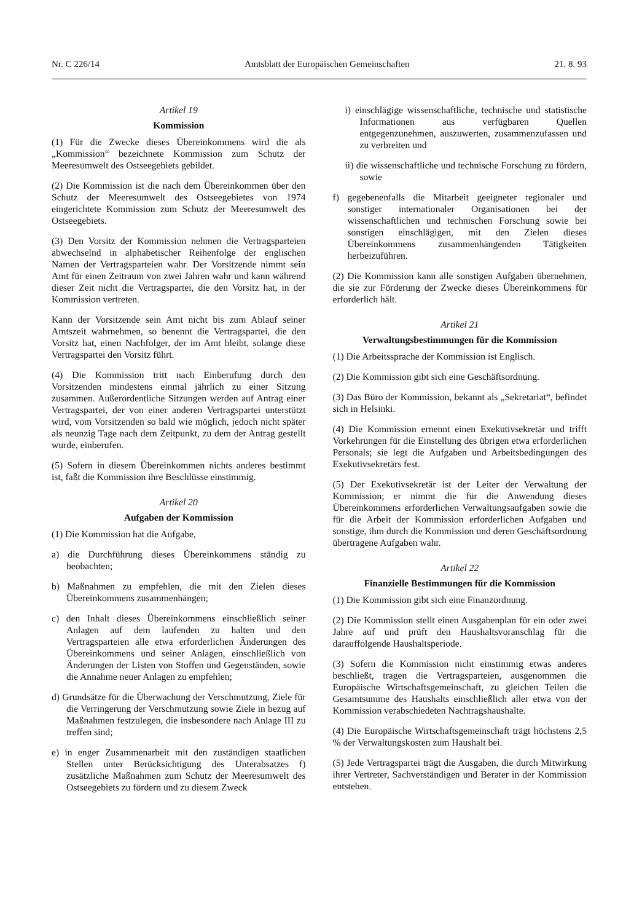Nr. C 226/14 Amtsblatt der Europäischen Gemeinschaften 21. 8. 93
Artikel 19
Kommission
(1) Für die Zwecke dieses Übereinkommens wird die als „Kommission“ bezeichnete Kommission zum Schutz der Meeresumwelt des Ostseegebiets gebildet.
(2) Die Kommission ist die nach dem Übereinkommen über den Schutz der Meeresumwelt des Ostseegebietes von 1974 eingerichtete Kommission zum Schutz der Meeresumwelt des Ostseegebiets.
(3) Den Vorsitz der Kommission nehmen die Vertragsparteien abwechselnd in alphabetischer Reihenfolge der englischen Namen der Vertragsparteien wahr. Der Vorsitzende nimmt sein Amt für einen Zeitraum von zwei Jahren wahr und kann während dieser Zeit nicht die Vertragspartei, die den Vorsitz hat, in der Kommission vertreten.
Kann der Vorsitzende sein Amt nicht bis zum Ablauf seiner Amtszeit wahrnehmen, so benennt die Vertragspartei, die den Vorsitz hat, einen Nachfolger, der im Amt bleibt, solange diese Vertragspartei den Vorsitz führt.
(4) Die Kommission tritt nach Einberufung durch den Vorsitzenden mindestens einmal jährlich zu einer Sitzung zusammen. Außerordentliche Sitzungen werden auf Antrag einer Vertragspartei, der von einer anderen Vertragspartei unterstützt wird, vom Vorsitzenden so bald wie möglich, jedoch nicht später als neunzig Tage nach dem Zeitpunkt, zu dem der Antrag gestellt wurde, einberufen.
(5) Sofern in diesem Übereinkommen nichts anderes bestimmt ist, faßt die Kommission ihre Beschlüsse einstimmig.
Artikel 20
Aufgaben der Kommission
(1) Die Kommission hat die Aufgabe,
a) die Durchführung dieses Übereinkommens ständig zu beobachten;
b) Maßnahmen zu empfehlen, die mit den Zielen dieses Übereinkommens zusammenhängen;
c) den Inhalt dieses Übereinkommens einschließlich seiner Anlagen auf dem laufenden zu halten und den Vertragsparteien alle etwa erforderlichen Änderungen des Übereinkommens und seiner Anlagen, einschließlich von Änderungen der Listen von Stoffen und Gegenständen, sowie die Annahme neuer Anlagen zu empfehlen;
d) Grundsätze für die Überwachung der Verschmutzung, Ziele für die Verringerung der Verschmutzung sowie Ziele in bezug auf Maßnahmen festzulegen, die insbesondere nach Anlage III zu treffen sind;
e) in enger Zusammenarbeit mit den zuständigen staatlichen Stellen unter Berücksichtigung des Unterabsatzes f) zusätzliche Maßnahmen zum Schutz der Meeresumwelt des Ostseegebiets zu fördern und zu diesem Zweck
i) einschlägige wissenschaftliche, technische und statistische Informationen aus verfügbaren Quellen entgegenzunehmen, auszuwerten, zusammenzufassen und zu verbreiten und
ii) die wissenschaftliche und technische Forschung zu fördern, sowie
f) gegebenenfalls die Mitarbeit geeigneter regionaler und sonstiger internationaler Organisationen bei der wissenschaftlichen und technischen Forschung sowie bei sonstigen einschlägigen, mit den Zielen dieses Übereinkommens zusammenhängenden Tätigkeiten herbeizuführen.
(2) Die Kommission kann alle sonstigen Aufgaben übernehmen, die sie zur Förderung der Zwecke dieses Übereinkommens für erforderlich hält.
Artikel 21
Verwaltungsbestimmungen für die Kommission
(1) Die Arbeitssprache der Kommission ist Englisch.
(2) Die Kommission gibt sich eine Geschäftsordnung.
(3) Das Büro der Kommission, bekannt als „Sekretariat“, befindet sich in Helsinki.
(4) Die Kommission ernennt einen Exekutivsekretär und trifft Vorkehrungen für die Einstellung des übrigen etwa erforderlichen Personals; sie legt die Aufgaben und Arbeitsbedingungen des Exekutivsekretärs fest.
(5) Der Exekutivsekretär ist der Leiter der Verwaltung der Kommission; er nimmt die für die Anwendung dieses Übereinkommens erforderlichen Verwaltungsaufgaben sowie die für die Arbeit der Kommission erforderlichen Aufgaben und sonstige, ihm durch die Kommission und deren Geschäftsordnung übertragene Aufgaben wahr.
Artikel 22
Finanzielle Bestimmungen für die Kommission
(1) Die Kommission gibt sich eine Finanzordnung.
(2) Die Kommission stellt einen Ausgabenplan für ein oder zwei Jahre auf und prüft den Haushaltsvoranschlag für die darauffolgende Haushaltsperiode.
(3) Sofern die Kommission nicht einstimmig etwas anderes beschließt, tragen die Vertragsparteien, ausgenommen die Europäische Wirtschaftsgemeinschaft, zu gleichen Teilen die Gesamtsumme des Haushalts einschließlich aller etwa von der Kommission verabschiedeten Nachtragshaushalte.
(4) Die Europäische Wirtschaftsgemeinschaft trägt höchstens 2,5 % der Verwaltungskosten zum Haushalt bei.
(5) Jede Vertragspartei trägt die Ausgaben, die durch Mitwirkung ihrer Vertreter, Sachverständigen und Berater in der Kommission entstehen.